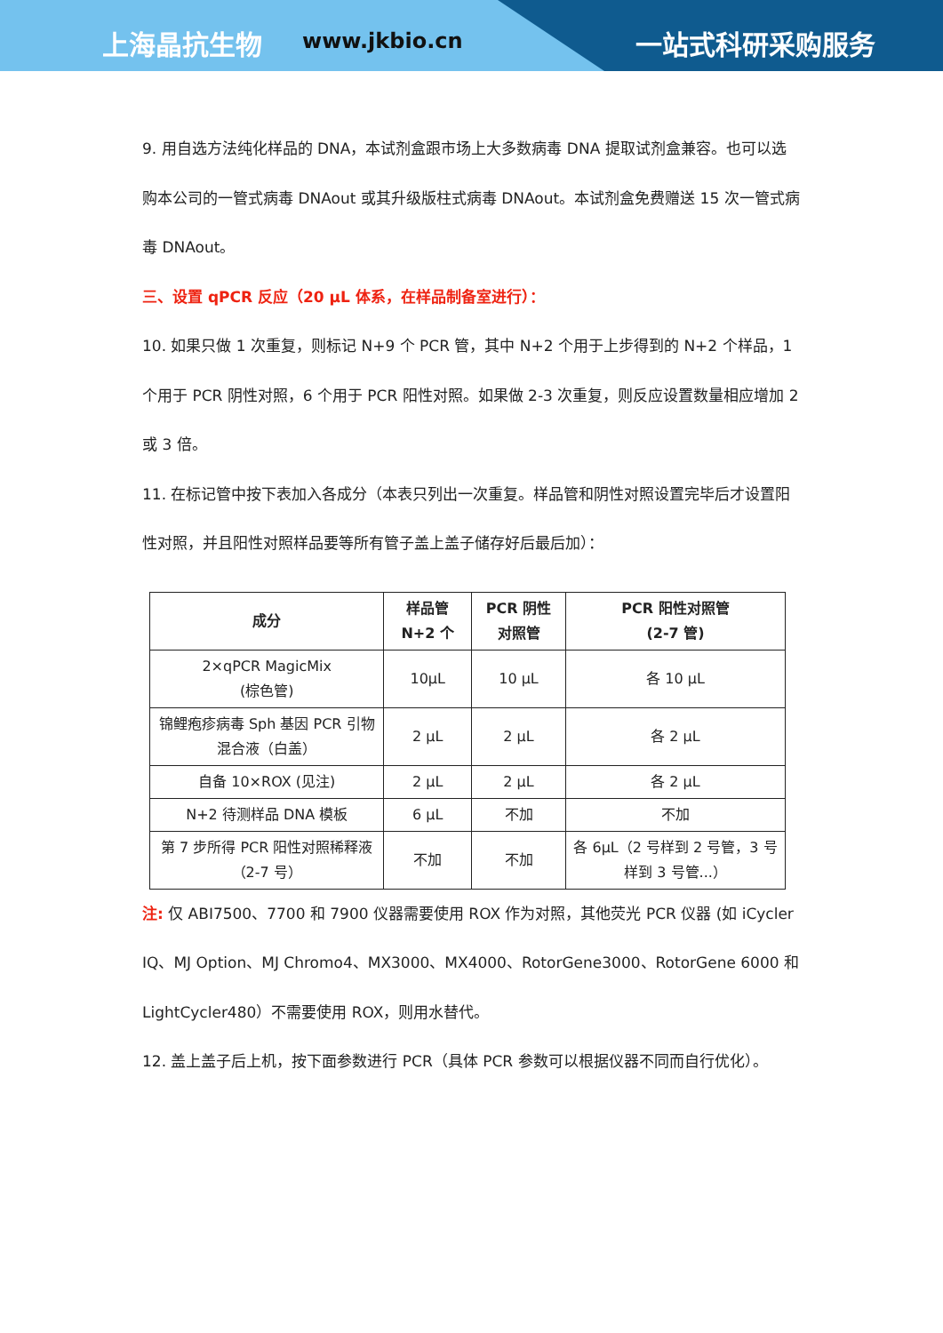上海晶抗生物 www.jkbio.cn 一站式科研采购服务
9. 用自选方法纯化样品的 DNA，本试剂盒跟市场上大多数病毒 DNA 提取试剂盒兼容。也可以选购本公司的一管式病毒 DNAout 或其升级版柱式病毒 DNAout。本试剂盒免费赠送 15 次一管式病毒 DNAout。
三、设置 qPCR 反应（20 µL 体系，在样品制备室进行）：
10. 如果只做 1 次重复，则标记 N+9 个 PCR 管，其中 N+2 个用于上步得到的 N+2 个样品，1 个用于 PCR 阴性对照，6 个用于 PCR 阳性对照。如果做 2-3 次重复，则反应设置数量相应增加 2 或 3 倍。
11. 在标记管中按下表加入各成分（本表只列出一次重复。样品管和阴性对照设置完毕后才设置阳性对照，并且阳性对照样品要等所有管子盖上盖子储存好后最后加）：
| 成分 | 样品管 N+2 个 | PCR 阴性 对照管 | PCR 阳性对照管 (2-7 管) |
| --- | --- | --- | --- |
| 2×qPCR MagicMix (棕色管) | 10µL | 10 µL | 各 10 µL |
| 锦鲤疱疹病毒 Sph 基因 PCR 引物混合液（白盖） | 2 µL | 2 µL | 各 2 µL |
| 自备 10×ROX (见注) | 2 µL | 2 µL | 各 2 µL |
| N+2 待测样品 DNA 模板 | 6 µL | 不加 | 不加 |
| 第 7 步所得 PCR 阳性对照稀释液（2-7 号） | 不加 | 不加 | 各 6µL（2 号样到 2 号管，3 号样到 3 号管...） |
注: 仅 ABI7500、7700 和 7900 仪器需要使用 ROX 作为对照，其他荧光 PCR 仪器 (如 iCycler IQ、MJ Option、MJ Chromo4、MX3000、MX4000、RotorGene3000、RotorGene 6000 和 LightCycler480）不需要使用 ROX，则用水替代。
12. 盖上盖子后上机，按下面参数进行 PCR（具体 PCR 参数可以根据仪器不同而自行优化）。